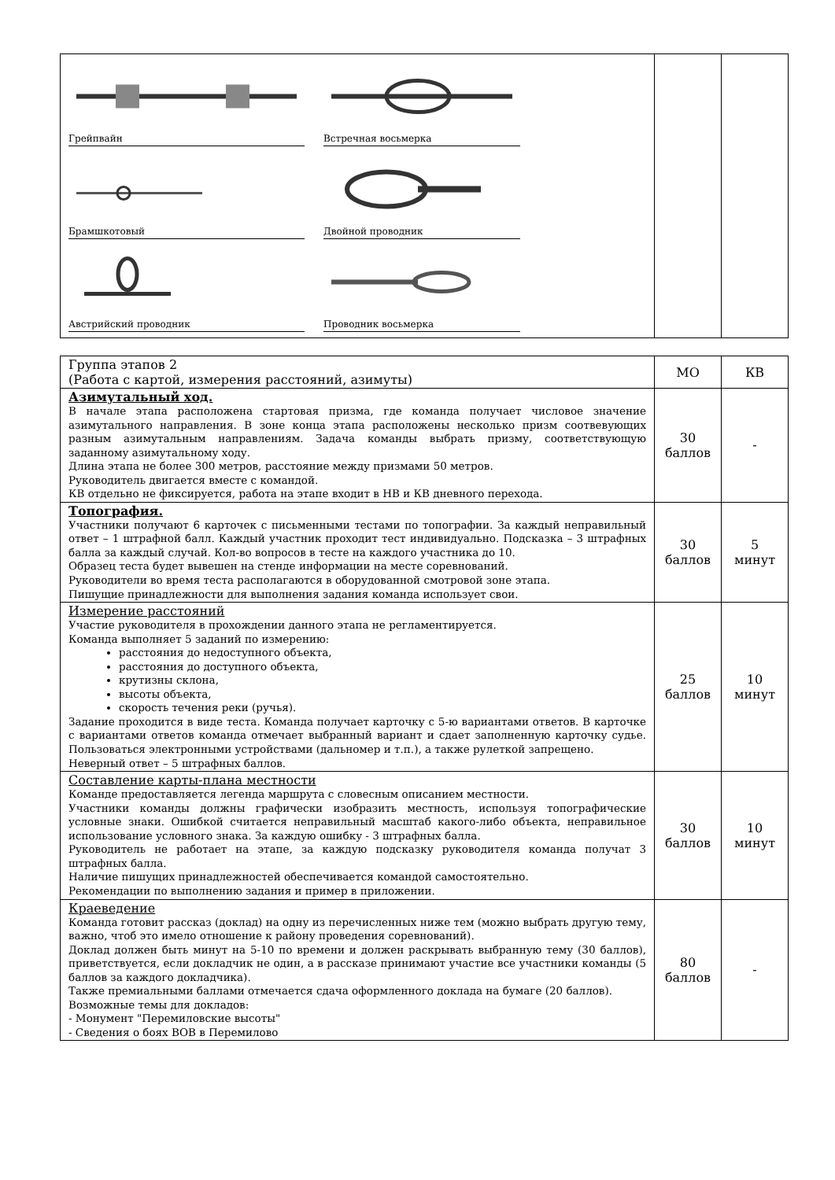| Грейпвайн Встречная восьмерка Брамшкотовый Двойной проводник Австрийский проводник Проводник восьмерка | | |
| Группа этапов 2 (Работа с картой, измерения расстояний, азимуты) | МО | КВ |
| Азимутальный ход. В начале этапа расположена стартовая призма, где команда получает числовое значение азимутального направления. В зоне конца этапа расположены несколько призм соотвевующих разным азимутальным направлениям. Задача команды выбрать призму, соответствующую заданному азимутальному ходу. Длина этапа не более 300 метров, расстояние между призмами 50 метров. Руководитель двигается вместе с командой. КВ отдельно не фиксируется, работа на этапе входит в НВ и КВ дневного перехода. | 30 баллов | - |
| Топография. Участники получают 6 карточек с письменными тестами по топографии. За каждый неправильный ответ – 1 штрафной балл. Каждый участник проходит тест индивидуально. Подсказка – 3 штрафных балла за каждый случай. Кол-во вопросов в тесте на каждого участника до 10. Образец теста будет вывешен на стенде информации на месте соревнований. Руководители во время теста располагаются в оборудованной смотровой зоне этапа. Пишущие принадлежности для выполнения задания команда использует свои. | 30 баллов | 5 минут |
| Измерение расстояний Участие руководителя в прохождении данного этапа не регламентируется. Команда выполняет 5 заданий по измерению: расстояния до недоступного объекта, расстояния до доступного объекта, крутизны склона, высоты объекта, скорость течения реки (ручья). Задание проходится в виде теста. Команда получает карточку с 5-ю вариантами ответов. В карточке с вариантами ответов команда отмечает выбранный вариант и сдает заполненную карточку судье. Пользоваться электронными устройствами (дальномер и т.п.), а также рулеткой запрещено. Неверный ответ – 5 штрафных баллов. | 25 баллов | 10 минут |
| Составление карты-плана местности Команде предоставляется легенда маршрута с словесным описанием местности. Участники команды должны графически изобразить местность, используя топографические условные знаки. Ошибкой считается неправильный масштаб какого-либо объекта, неправильное использование условного знака. За каждую ошибку - 3 штрафных балла. Руководитель не работает на этапе, за каждую подсказку руководителя команда получат 3 штрафных балла. Наличие пишущих принадлежностей обеспечивается командой самостоятельно. Рекомендации по выполнению задания и пример в приложении. | 30 баллов | 10 минут |
| Краеведение Команда готовит рассказ (доклад) на одну из перечисленных ниже тем (можно выбрать другую тему, важно, чтоб это имело отношение к району проведения соревнований). Доклад должен быть минут на 5-10 по времени и должен раскрывать выбранную тему (30 баллов), приветствуется, если докладчик не один, а в рассказе принимают участие все участники команды (5 баллов за каждого докладчика). Также премиальными баллами отмечается сдача оформленного доклада на бумаге (20 баллов). Возможные темы для докладов: - Монумент "Перемиловские высоты" - Сведения о боях ВОВ в Перемилово | 80 баллов | - |